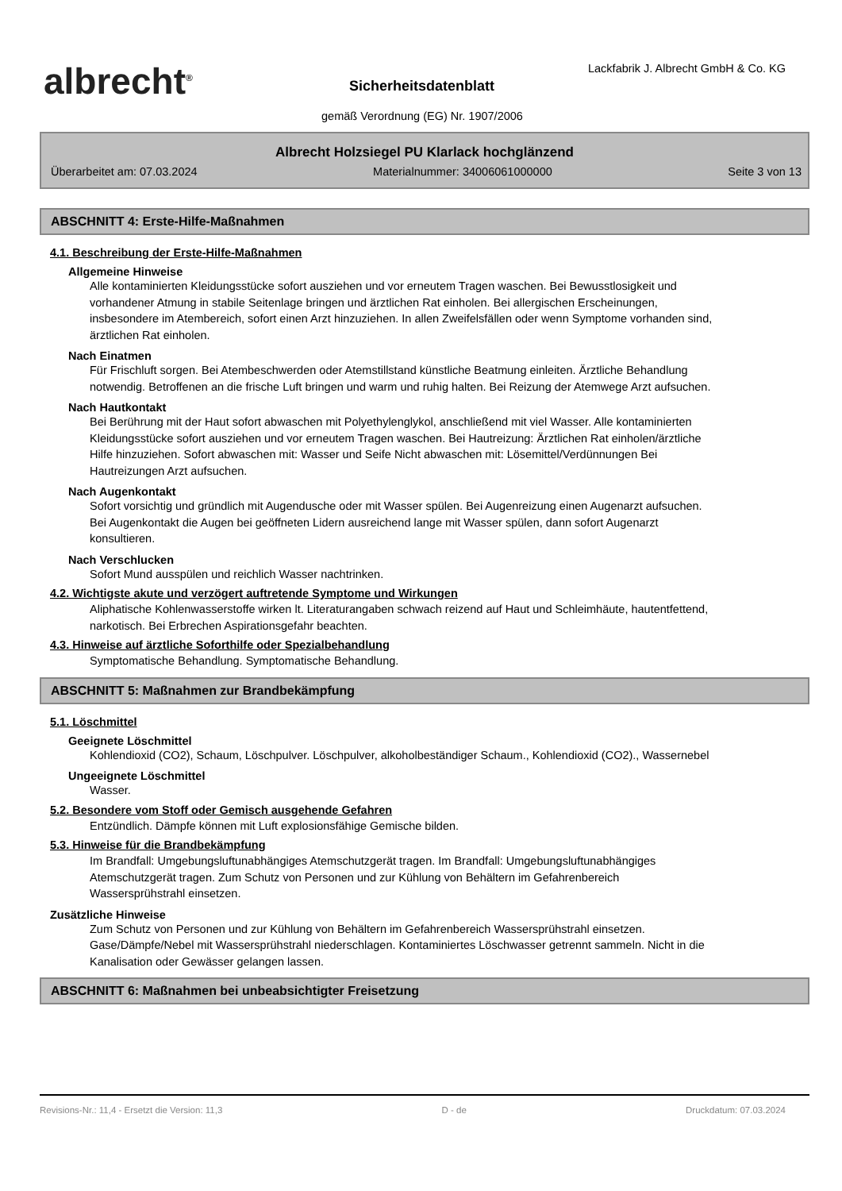albrecht<sup>®</sup>
Lackfabrik J. Albrecht GmbH & Co. KG
Sicherheitsdatenblatt
gemäß Verordnung (EG) Nr. 1907/2006
Albrecht Holzsiegel PU Klarlack hochglänzend
Überarbeitet am: 07.03.2024 Materialnummer: 34006061000000 Seite 3 von 13
ABSCHNITT 4: Erste-Hilfe-Maßnahmen
4.1. Beschreibung der Erste-Hilfe-Maßnahmen
Allgemeine Hinweise
Alle kontaminierten Kleidungsstücke sofort ausziehen und vor erneutem Tragen waschen. Bei Bewusstlosigkeit und vorhandener Atmung in stabile Seitenlage bringen und ärztlichen Rat einholen. Bei allergischen Erscheinungen, insbesondere im Atembereich, sofort einen Arzt hinzuziehen. In allen Zweifelsfällen oder wenn Symptome vorhanden sind, ärztlichen Rat einholen.
Nach Einatmen
Für Frischluft sorgen. Bei Atembeschwerden oder Atemstillstand künstliche Beatmung einleiten. Ärztliche Behandlung notwendig. Betroffenen an die frische Luft bringen und warm und ruhig halten. Bei Reizung der Atemwege Arzt aufsuchen.
Nach Hautkontakt
Bei Berührung mit der Haut sofort abwaschen mit Polyethylenglykol, anschließend mit viel Wasser. Alle kontaminierten Kleidungsstücke sofort ausziehen und vor erneutem Tragen waschen. Bei Hautreizung: Ärztlichen Rat einholen/ärztliche Hilfe hinzuziehen. Sofort abwaschen mit: Wasser und Seife Nicht abwaschen mit: Lösemittel/Verdünnungen Bei Hautreizungen Arzt aufsuchen.
Nach Augenkontakt
Sofort vorsichtig und gründlich mit Augendusche oder mit Wasser spülen. Bei Augenreizung einen Augenarzt aufsuchen. Bei Augenkontakt die Augen bei geöffneten Lidern ausreichend lange mit Wasser spülen, dann sofort Augenarzt konsultieren.
Nach Verschlucken
Sofort Mund ausspülen und reichlich Wasser nachtrinken.
4.2. Wichtigste akute und verzögert auftretende Symptome und Wirkungen
Aliphatische Kohlenwasserstoffe wirken lt. Literaturangaben schwach reizend auf Haut und Schleimhäute, hautentfettend, narkotisch. Bei Erbrechen Aspirationsgefahr beachten.
4.3. Hinweise auf ärztliche Soforthilfe oder Spezialbehandlung
Symptomatische Behandlung. Symptomatische Behandlung.
ABSCHNITT 5: Maßnahmen zur Brandbekämpfung
5.1. Löschmittel
Geeignete Löschmittel
Kohlendioxid (CO2), Schaum, Löschpulver. Löschpulver, alkoholbeständiger Schaum., Kohlendioxid (CO2)., Wassernebel
Ungeeignete Löschmittel
Wasser.
5.2. Besondere vom Stoff oder Gemisch ausgehende Gefahren
Entzündlich. Dämpfe können mit Luft explosionsfähige Gemische bilden.
5.3. Hinweise für die Brandbekämpfung
Im Brandfall: Umgebungsluftunabhängiges Atemschutzgerät tragen. Im Brandfall: Umgebungsluftunabhängiges Atemschutzgerät tragen. Zum Schutz von Personen und zur Kühlung von Behältern im Gefahrenbereich Wassersprühstrahl einsetzen.
Zusätzliche Hinweise
Zum Schutz von Personen und zur Kühlung von Behältern im Gefahrenbereich Wassersprühstrahl einsetzen. Gase/Dämpfe/Nebel mit Wassersprühstrahl niederschlagen. Kontaminiertes Löschwasser getrennt sammeln. Nicht in die Kanalisation oder Gewässer gelangen lassen.
ABSCHNITT 6: Maßnahmen bei unbeabsichtigter Freisetzung
Revisions-Nr.: 11,4 - Ersetzt die Version: 11,3 D - de Druckdatum: 07.03.2024